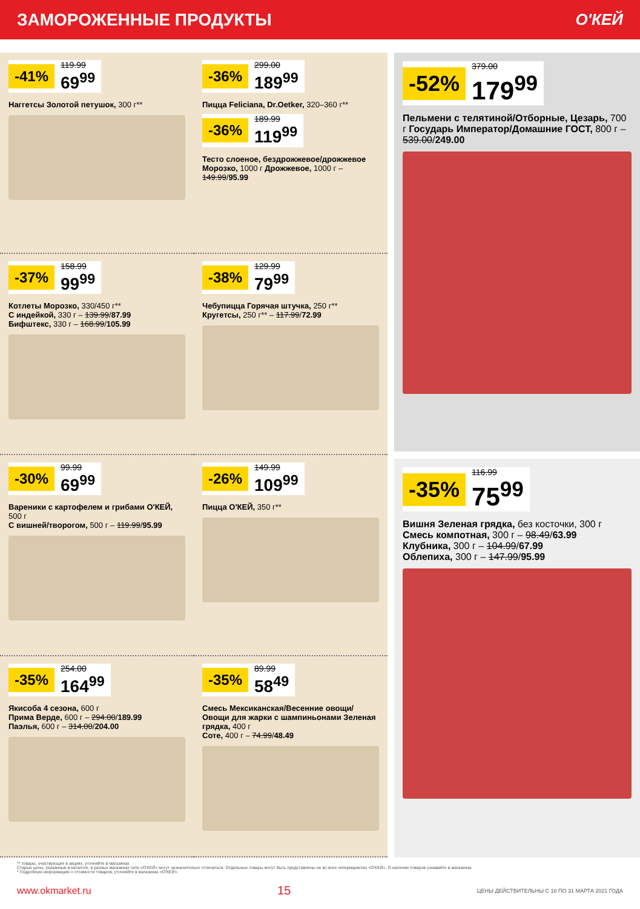ЗАМОРОЖЕННЫЕ ПРОДУКТЫ О'КЕЙ
-41%
119.99
69<sup>99</sup>
Наггетсы Золотой петушок, 300 г**
-36%
299.00
189<sup>99</sup>
Пицца Feliciana, Dr.Oetker, 320–360 г**
-36%
189.99
119<sup>99</sup>
Тесто слоеное, бездрожжевое/дрожжевое Морозко, 1000 г Дрожжевое, 1000 г – 149.99/95.99
-37%
158.99
99<sup>99</sup>
Котлеты Морозко, 330/450 г**
С индейкой, 330 г – 139.99/87.99
Бифштекс, 330 г – 168.99/105.99
-38%
129.99
79<sup>99</sup>
Чебупицца Горячая штучка, 250 г**
Кругетсы, 250 г** – 117.99/72.99
-30%
99.99
69<sup>99</sup>
Вареники с картофелем и грибами О'КЕЙ, 500 г
С вишней/творогом, 500 г – 119.99/95.99
-26%
149.99
109<sup>99</sup>
Пицца О'КЕЙ, 350 г**
-35%
254.00
164<sup>99</sup>
Якисоба 4 сезона, 600 г
Прима Верде, 600 г – 294.00/189.99
Паэлья, 600 г – 314.00/204.00
-35%
89.99
58<sup>49</sup>
Смесь Мексиканская/Весенние овощи/ Овощи для жарки с шампиньонами Зеленая грядка, 400 г
Соте, 400 г – 74.99/48.49
-52%
379.00
179<sup>99</sup>
Пельмени с телятиной/Отборные, Цезарь, 700 г Государь Император/Домашние ГОСТ, 800 г – 539.00/249.00
-35%
116.99
75<sup>99</sup>
Вишня Зеленая грядка, без косточки, 300 г
Смесь компотная, 300 г – 98.49/63.99
Клубника, 300 г – 104.99/67.99
Облепиха, 300 г – 147.99/95.99
** товары, участвующие в акциях, уточняйте в магазинах
Старые цены, указанные в каталоге, в разных магазинах сети «О'КЕЙ» могут незначительно отличаться. Отдельные товары могут быть представлены не во всех гипермаркетах «О'КЕЙ». О наличии товаров узнавайте в магазинах.
* Подробную информацию о стоимости товаров, уточняйте в магазинах «О'КЕЙ».
www.okmarket.ru 15 ЦЕНЫ ДЕЙСТВИТЕЛЬНЫ С 18 ПО 31 МАРТА 2021 ГОДА